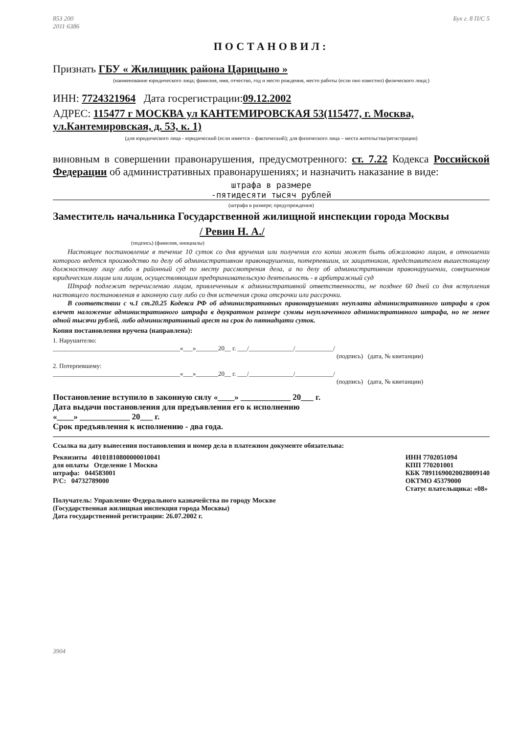853 200
2011 6386 Бух г. 8 П/С 5
ПОСТАНОВИЛ:
Признать ГБУ « Жилищник района Царицыно »
(наименование юридического лица; фамилия, имя, отчество, год и место рождения, место работы (если оно известно) физического лица;)
ИНН: 7724321964 Дата госрегистрации:09.12.2002
АДРЕС: 115477 г МОСКВА ул КАНТЕМИРОВСКАЯ 53(115477, г. Москва, ул.Кантемировская, д. 53, к. 1)
(для юридического лица - юридический (если имеется – фактический); для физического лица – места жительства/регистрации)
виновным в совершении правонарушения, предусмотренного: ст. 7.22 Кодекса Российской Федерации об административных правонарушениях; и назначить наказание в виде:
штрафа в размере
-пятидесяти тысяч рублей
(штрафа в размере; предупреждения)
Заместитель начальника Государственной жилищной инспекции города Москвы
/ Ревин Н. А./
(подпись) (фамилия, инициалы)
Настоящее постановление в течение 10 суток со дня вручения или получения его копии может быть обжаловано лицом, в отношении которого ведется производство по делу об административном правонарушении, потерпевшим, их защитником, представителем вышестоящему должностному лицу либо в районный суд по месту рассмотрения дела, а по делу об административном правонарушении, совершенном юридическим лицом или лицом, осуществляющим предпринимательскую деятельность - в арбитражный суд
Штраф подлежит перечислению лицом, привлеченным к административной ответственности, не позднее 60 дней со дня вступления настоящего постановления в законную силу либо со дня истечения срока отсрочки или рассрочки.
В соответствии с ч.1 ст.20.25 Кодекса РФ об административных правонарушениях неуплата административного штрафа в срок влечет наложение административного штрафа в двукратном размере суммы неуплаченного административного штрафа, но не менее одной тысячи рублей, либо административный арест на срок до пятнадцати суток.
Копия постановления вручена (направлена):
1. Нарушителю:
________________________________________«___»_______20__ г. ___/______________/____________/
(подпись) (дата, № квитанции)
2. Потерпевшему:
________________________________________«___»_______20__ г. ___/______________/____________/
(подпись) (дата, № квитанции)
Постановление вступило в законную силу «____» ____________ 20___ г.
Дата выдачи постановления для предъявления его к исполнению
«____» ____________ 20___ г.
Срок предъявления к исполнению - два года.
Ссылка на дату вынесения постановления и номер дела в платежном документе обязательна:
Реквизиты 40101810800000010041
для оплаты Отделение 1 Москва
штрафа: 044583001
Р/С: 04732789000
ИНН 7702051094
КПП 770201001
КБК 78911690020028009140
ОКТМО 45379000
Статус плательщика: «08»
Получатель: Управление Федерального казначейства по городу Москве
(Государственная жилищная инспекция города Москвы)
Дата государственной регистрации: 26.07.2002 г.
3904